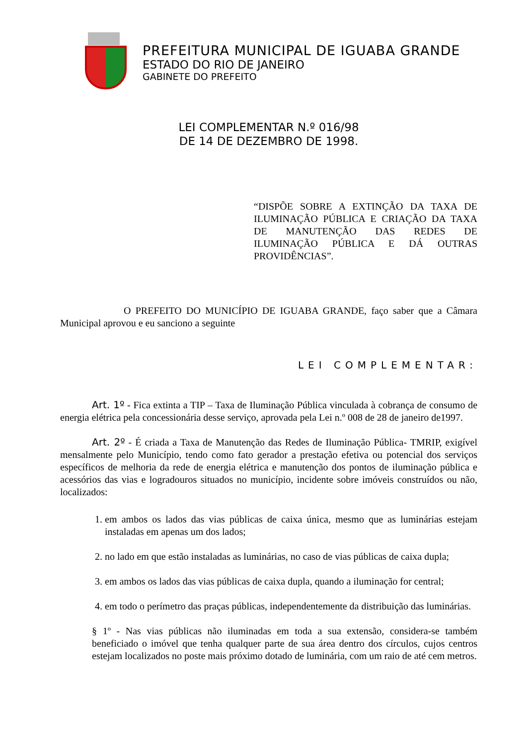PREFEITURA MUNICIPAL DE IGUABA GRANDE
ESTADO DO RIO DE JANEIRO
GABINETE DO PREFEITO
LEI COMPLEMENTAR N.º 016/98
DE 14 DE DEZEMBRO DE 1998.
“DISPÕE SOBRE A EXTINÇÃO DA TAXA DE ILUMINAÇÃO PÚBLICA E CRIAÇÃO DA TAXA DE MANUTENÇÃO DAS REDES DE ILUMINAÇÃO PÚBLICA E DÁ OUTRAS PROVIDÊNCIAS”.
O PREFEITO DO MUNICÍPIO DE IGUABA GRANDE, faço saber que a Câmara Municipal aprovou e eu sanciono a seguinte
LEI COMPLEMENTAR:
Art. 1º - Fica extinta a TIP – Taxa de Iluminação Pública vinculada à cobrança de consumo de energia elétrica pela concessionária desse serviço, aprovada pela Lei n.º 008 de 28 de janeiro de1997.
Art. 2º - É criada a Taxa de Manutenção das Redes de Iluminação Pública- TMRIP, exigível mensalmente pelo Município, tendo como fato gerador a prestação efetiva ou potencial dos serviços específicos de melhoria da rede de energia elétrica e manutenção dos pontos de iluminação pública e acessórios das vias e logradouros situados no município, incidente sobre imóveis construídos ou não, localizados:
1. em ambos os lados das vias públicas de caixa única, mesmo que as luminárias estejam instaladas em apenas um dos lados;
2. no lado em que estão instaladas as luminárias, no caso de vias públicas de caixa dupla;
3. em ambos os lados das vias públicas de caixa dupla, quando a iluminação for central;
4. em todo o perímetro das praças públicas, independentemente da distribuição das luminárias.
§ 1º - Nas vias públicas não iluminadas em toda a sua extensão, considera-se também beneficiado o imóvel que tenha qualquer parte de sua área dentro dos círculos, cujos centros estejam localizados no poste mais próximo dotado de luminária, com um raio de até cem metros.